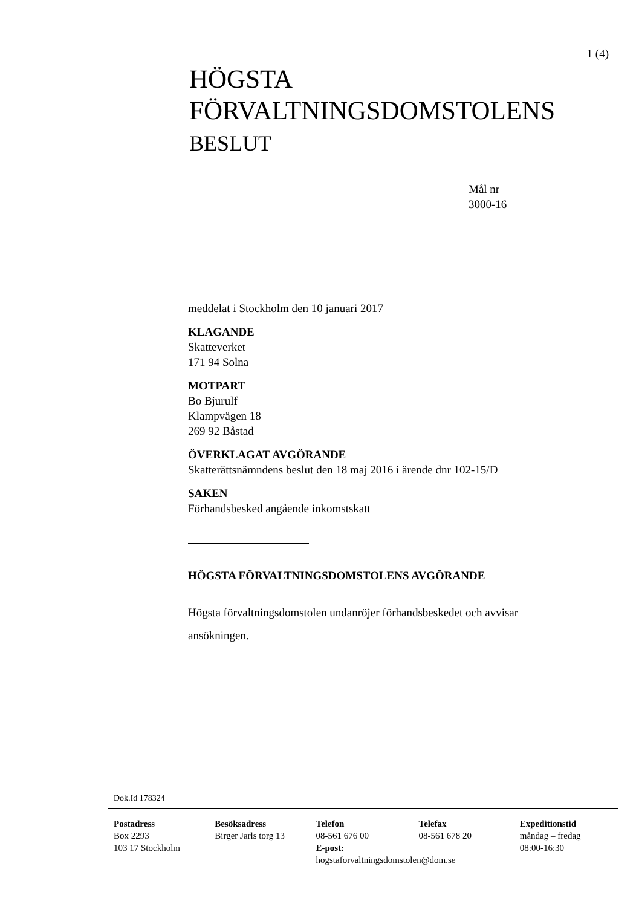1 (4)
HÖGSTA
FÖRVALTNINGSDOMSTOLENS
BESLUT
Mål nr
3000-16
meddelat i Stockholm den 10 januari 2017
KLAGANDE
Skatteverket
171 94 Solna
MOTPART
Bo Bjurulf
Klampvägen 18
269 92 Båstad
ÖVERKLAGAT AVGÖRANDE
Skatterättsnämndens beslut den 18 maj 2016 i ärende dnr 102-15/D
SAKEN
Förhandsbesked angående inkomstskatt
HÖGSTA FÖRVALTNINGSDOMSTOLENS AVGÖRANDE
Högsta förvaltningsdomstolen undanröjer förhandsbeskedet och avvisar ansökningen.
Dok.Id 178324
Postadress
Box 2293
103 17 Stockholm
Besöksadress
Birger Jarls torg 13
Telefon
08-561 676 00
E-post:
hogstaforvaltningsdomstolen@dom.se
Telefax
08-561 678 20
Expeditionstid
måndag – fredag
08:00-16:30